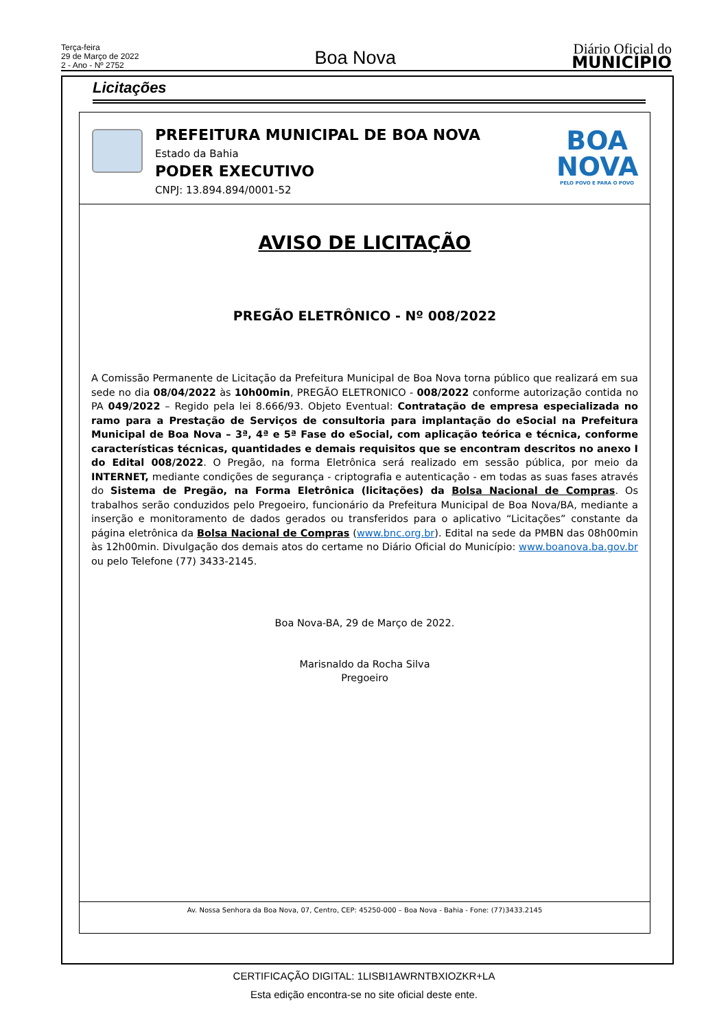Terça-feira
29 de Março de 2022
2 - Ano - Nº 2752
Boa Nova
Diário Oficial do
MUNICÍPIO
Licitações
PREFEITURA MUNICIPAL DE BOA NOVA
Estado da Bahia
PODER EXECUTIVO
CNPJ: 13.894.894/0001-52
BOA
NOVA
PELO POVO E PARA O POVO
AVISO DE LICITAÇÃO
PREGÃO ELETRÔNICO - Nº 008/2022
A Comissão Permanente de Licitação da Prefeitura Municipal de Boa Nova torna público que realizará em sua sede no dia 08/04/2022 às 10h00min, PREGÃO ELETRONICO - 008/2022 conforme autorização contida no PA 049/2022 – Regido pela lei 8.666/93. Objeto Eventual: Contratação de empresa especializada no ramo para a Prestação de Serviços de consultoria para implantação do eSocial na Prefeitura Municipal de Boa Nova – 3ª, 4ª e 5ª Fase do eSocial, com aplicação teórica e técnica, conforme características técnicas, quantidades e demais requisitos que se encontram descritos no anexo I do Edital 008/2022. O Pregão, na forma Eletrônica será realizado em sessão pública, por meio da INTERNET, mediante condições de segurança - criptografia e autenticação - em todas as suas fases através do Sistema de Pregão, na Forma Eletrônica (licitações) da Bolsa Nacional de Compras. Os trabalhos serão conduzidos pelo Pregoeiro, funcionário da Prefeitura Municipal de Boa Nova/BA, mediante a inserção e monitoramento de dados gerados ou transferidos para o aplicativo “Licitações” constante da página eletrônica da Bolsa Nacional de Compras (www.bnc.org.br). Edital na sede da PMBN das 08h00min às 12h00min. Divulgação dos demais atos do certame no Diário Oficial do Município: www.boanova.ba.gov.br ou pelo Telefone (77) 3433-2145.
Boa Nova-BA, 29 de Março de 2022.
Marisnaldo da Rocha Silva
Pregoeiro
Av. Nossa Senhora da Boa Nova, 07, Centro, CEP: 45250-000 – Boa Nova - Bahia - Fone: (77)3433.2145
CERTIFICAÇÃO DIGITAL: 1LISBI1AWRNTBXIOZKR+LA
Esta edição encontra-se no site oficial deste ente.